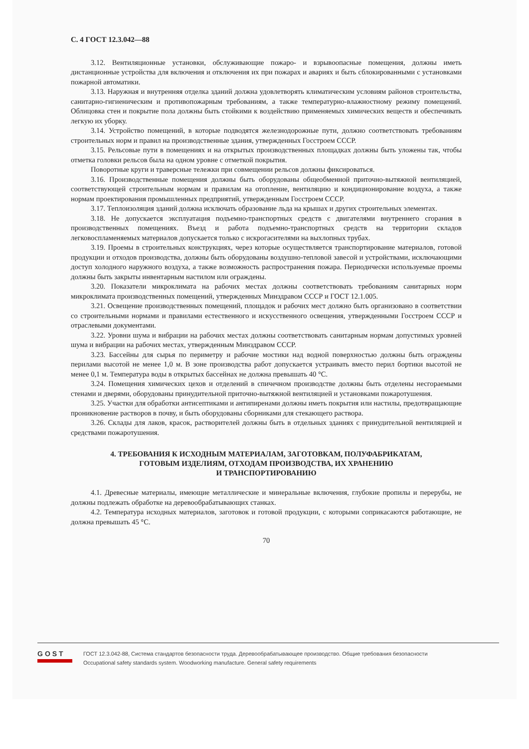С. 4 ГОСТ 12.3.042—88
3.12. Вентиляционные установки, обслуживающие пожаро- и взрывоопасные помещения, должны иметь дистанционные устройства для включения и отключения их при пожарах и авариях и быть сблокированными с установками пожарной автоматики.
3.13. Наружная и внутренняя отделка зданий должна удовлетворять климатическим условиям районов строительства, санитарно-гигиеническим и противопожарным требованиям, а также температурно-влажностному режиму помещений. Облицовка стен и покрытие пола должны быть стойкими к воздействию применяемых химических веществ и обеспечивать легкую их уборку.
3.14. Устройство помещений, в которые подводятся железнодорожные пути, должно соответствовать требованиям строительных норм и правил на производственные здания, утвержденных Госстроем СССР.
3.15. Рельсовые пути в помещениях и на открытых производственных площадках должны быть уложены так, чтобы отметка головки рельсов была на одном уровне с отметкой покрытия.
Поворотные круги и траверсные тележки при совмещении рельсов должны фиксироваться.
3.16. Производственные помещения должны быть оборудованы общеобменной приточно-вытяжной вентиляцией, соответствующей строительным нормам и правилам на отопление, вентиляцию и кондиционирование воздуха, а также нормам проектирования промышленных предприятий, утвержденным Госстроем СССР.
3.17. Теплоизоляция зданий должна исключать образование льда на крышах и других строительных элементах.
3.18. Не допускается эксплуатация подъемно-транспортных средств с двигателями внутреннего сгорания в производственных помещениях. Въезд и работа подъемно-транспортных средств на территории складов легковоспламеняемых материалов допускается только с искрогасителями на выхлопных трубах.
3.19. Проемы в строительных конструкциях, через которые осуществляется транспортирование материалов, готовой продукции и отходов производства, должны быть оборудованы воздушно-тепловой завесой и устройствами, исключающими доступ холодного наружного воздуха, а также возможность распространения пожара. Периодически используемые проемы должны быть закрыты инвентарным настилом или ограждены.
3.20. Показатели микроклимата на рабочих местах должны соответствовать требованиям санитарных норм микроклимата производственных помещений, утвержденных Минздравом СССР и ГОСТ 12.1.005.
3.21. Освещение производственных помещений, площадок и рабочих мест должно быть организовано в соответствии со строительными нормами и правилами естественного и искусственного освещения, утвержденными Госстроем СССР и отраслевыми документами.
3.22. Уровни шума и вибрации на рабочих местах должны соответствовать санитарным нормам допустимых уровней шума и вибрации на рабочих местах, утвержденным Минздравом СССР.
3.23. Бассейны для сырья по периметру и рабочие мостики над водной поверхностью должны быть ограждены перилами высотой не менее 1,0 м. В зоне производства работ допускается устраивать вместо перил бортики высотой не менее 0,1 м. Температура воды в открытых бассейнах не должна превышать 40 °С.
3.24. Помещения химических цехов и отделений в спичечном производстве должны быть отделены несгораемыми стенами и дверями, оборудованы принудительной приточно-вытяжной вентиляцией и установками пожаротушения.
3.25. Участки для обработки антисептиками и антипиренами должны иметь покрытия или настилы, предотвращающие проникновение растворов в почву, и быть оборудованы сборниками для стекающего раствора.
3.26. Склады для лаков, красок, растворителей должны быть в отдельных зданиях с принудительной вентиляцией и средствами пожаротушения.
4. ТРЕБОВАНИЯ К ИСХОДНЫМ МАТЕРИАЛАМ, ЗАГОТОВКАМ, ПОЛУФАБРИКАТАМ,
ГОТОВЫМ ИЗДЕЛИЯМ, ОТХОДАМ ПРОИЗВОДСТВА, ИХ ХРАНЕНИЮ
И ТРАНСПОРТИРОВАНИЮ
4.1. Древесные материалы, имеющие металлические и минеральные включения, глубокие пропилы и перерубы, не должны подлежать обработке на деревообрабатывающих станках.
4.2. Температура исходных материалов, заготовок и готовой продукции, с которыми соприкасаются работающие, не должна превышать 45 °С.
70
GOST
ГОСТ 12.3.042-88, Система стандартов безопасности труда. Деревообрабатывающее производство. Общие требования безопасности
Occupational safety standards system. Woodworking manufacture. General safety requirements